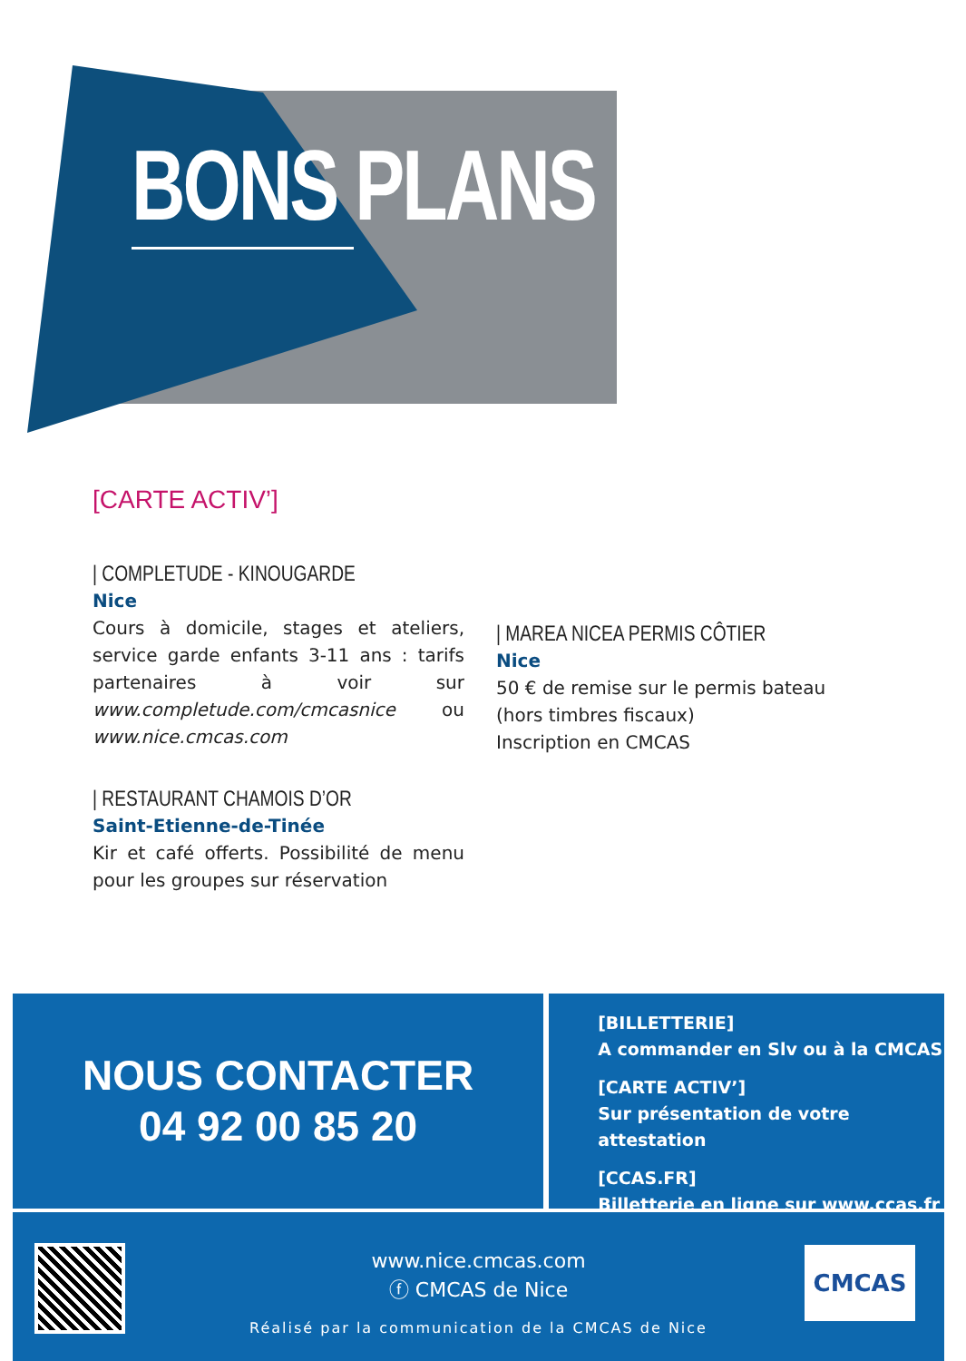BONS PLANS
[CARTE ACTIV’]
| COMPLETUDE - KINOUGARDE
Nice
Cours à domicile, stages et ateliers, service garde enfants 3-11 ans : tarifs partenaires à voir sur www.completude.com/cmcasnice ou www.nice.cmcas.com
| RESTAURANT CHAMOIS D’OR
Saint-Etienne-de-Tinée
Kir et café offerts. Possibilité de menu pour les groupes sur réservation
| MAREA NICEA PERMIS CÔTIER
Nice
50 € de remise sur le permis bateau
(hors timbres fiscaux)
Inscription en CMCAS
NOUS CONTACTER
04 92 00 85 20
[BILLETTERIE]
A commander en Slv ou à la CMCAS
[CARTE ACTIV’]
Sur présentation de votre attestation
[CCAS.FR]
Billetterie en ligne sur www.ccas.fr
www.nice.cmcas.com
ⓕ CMCAS de Nice
Réalisé par la communication de la CMCAS de Nice
CMCAS